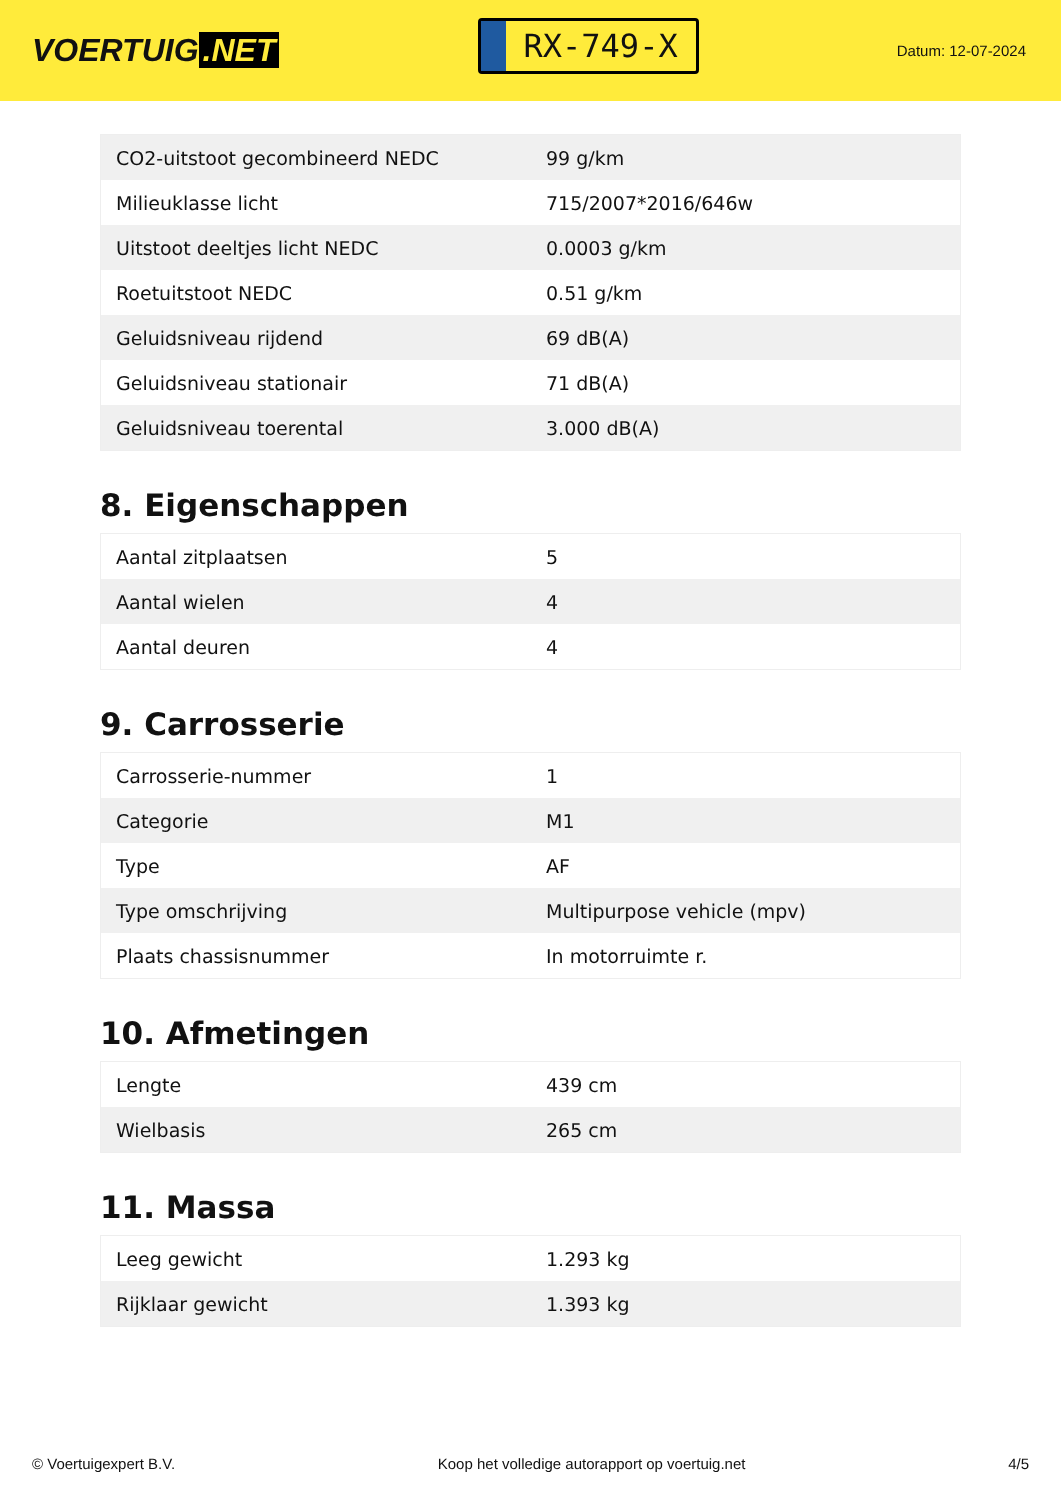VOERTUIG.NET
RX-749-X
Datum: 12-07-2024
| CO2-uitstoot gecombineerd NEDC | 99 g/km |
| Milieuklasse licht | 715/2007*2016/646w |
| Uitstoot deeltjes licht NEDC | 0.0003 g/km |
| Roetuitstoot NEDC | 0.51 g/km |
| Geluidsniveau rijdend | 69 dB(A) |
| Geluidsniveau stationair | 71 dB(A) |
| Geluidsniveau toerental | 3.000 dB(A) |
8. Eigenschappen
| Aantal zitplaatsen | 5 |
| Aantal wielen | 4 |
| Aantal deuren | 4 |
9. Carrosserie
| Carrosserie-nummer | 1 |
| Categorie | M1 |
| Type | AF |
| Type omschrijving | Multipurpose vehicle (mpv) |
| Plaats chassisnummer | In motorruimte r. |
10. Afmetingen
| Lengte | 439 cm |
| Wielbasis | 265 cm |
11. Massa
| Leeg gewicht | 1.293 kg |
| Rijklaar gewicht | 1.393 kg |
© Voertuigexpert B.V. Koop het volledige autorapport op voertuig.net 4/5